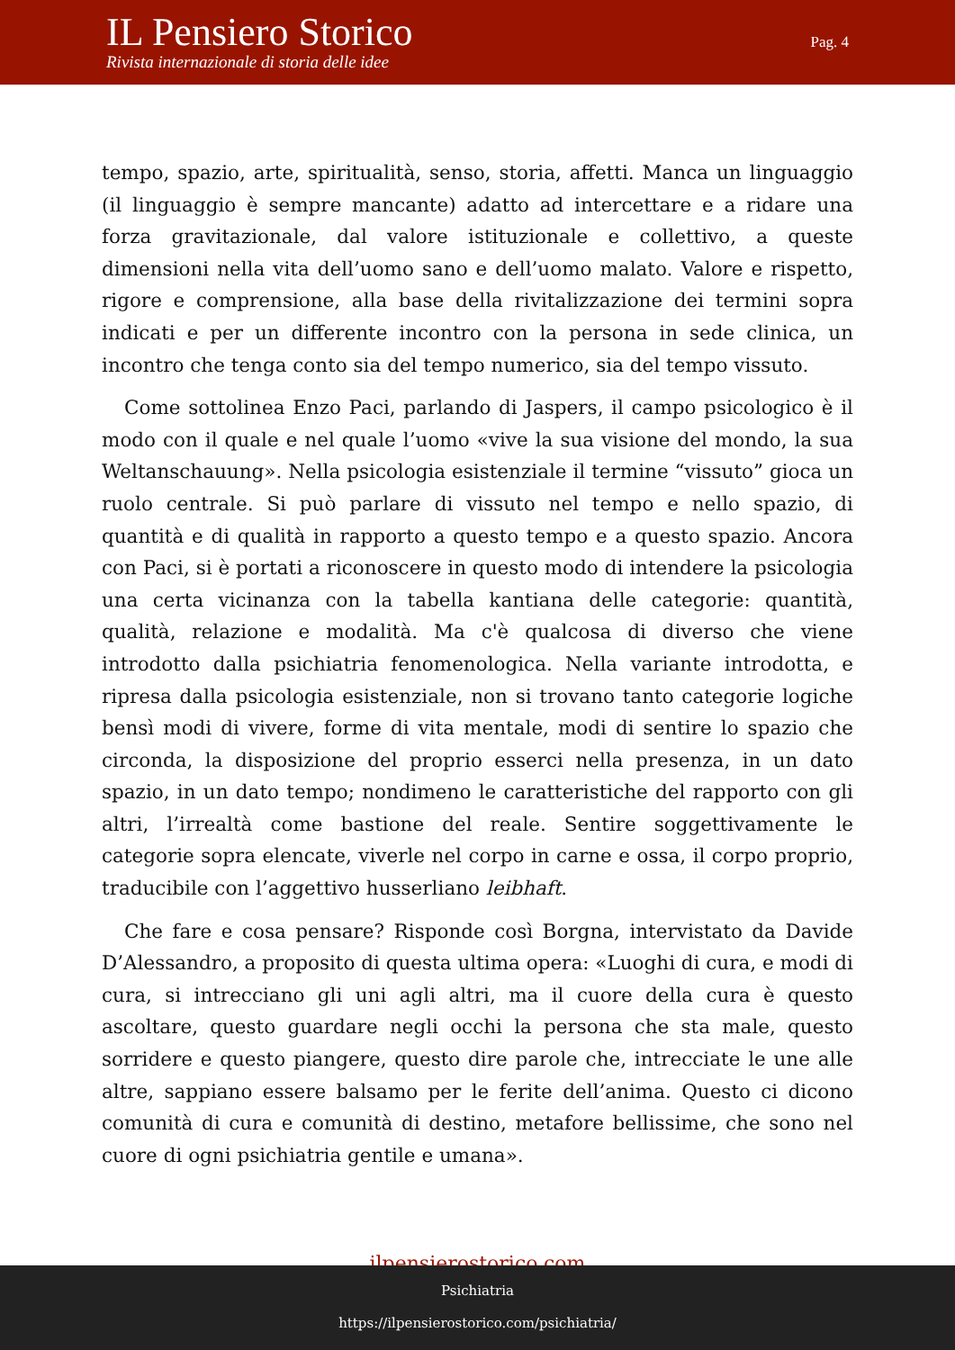IL Pensiero Storico
Rivista internazionale di storia delle idee
Pag. 4
tempo, spazio, arte, spiritualità, senso, storia, affetti. Manca un linguaggio (il linguaggio è sempre mancante) adatto ad intercettare e a ridare una forza gravitazionale, dal valore istituzionale e collettivo, a queste dimensioni nella vita dell’uomo sano e dell’uomo malato. Valore e rispetto, rigore e comprensione, alla base della rivitalizzazione dei termini sopra indicati e per un differente incontro con la persona in sede clinica, un incontro che tenga conto sia del tempo numerico, sia del tempo vissuto.
Come sottolinea Enzo Paci, parlando di Jaspers, il campo psicologico è il modo con il quale e nel quale l’uomo «vive la sua visione del mondo, la sua Weltanschauung». Nella psicologia esistenziale il termine “vissuto” gioca un ruolo centrale. Si può parlare di vissuto nel tempo e nello spazio, di quantità e di qualità in rapporto a questo tempo e a questo spazio. Ancora con Paci, si è portati a riconoscere in questo modo di intendere la psicologia una certa vicinanza con la tabella kantiana delle categorie: quantità, qualità, relazione e modalità. Ma c'è qualcosa di diverso che viene introdotto dalla psichiatria fenomenologica. Nella variante introdotta, e ripresa dalla psicologia esistenziale, non si trovano tanto categorie logiche bensì modi di vivere, forme di vita mentale, modi di sentire lo spazio che circonda, la disposizione del proprio esserci nella presenza, in un dato spazio, in un dato tempo; nondimeno le caratteristiche del rapporto con gli altri, l’irrealtà come bastione del reale. Sentire soggettivamente le categorie sopra elencate, viverle nel corpo in carne e ossa, il corpo proprio, traducibile con l’aggettivo husserliano leibhaft.
Che fare e cosa pensare? Risponde così Borgna, intervistato da Davide D’Alessandro, a proposito di questa ultima opera: «Luoghi di cura, e modi di cura, si intrecciano gli uni agli altri, ma il cuore della cura è questo ascoltare, questo guardare negli occhi la persona che sta male, questo sorridere e questo piangere, questo dire parole che, intrecciate le une alle altre, sappiano essere balsamo per le ferite dell’anima. Questo ci dicono comunità di cura e comunità di destino, metafore bellissime, che sono nel cuore di ogni psichiatria gentile e umana».
ilpensierostorico.com
Psichiatria
https://ilpensierostorico.com/psichiatria/